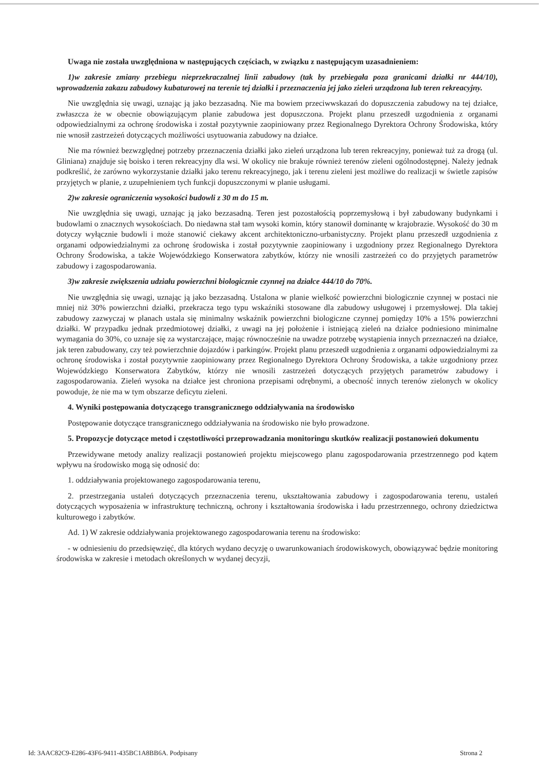Uwaga nie została uwzględniona w następujących częściach, w związku z następującym uzasadnieniem:
1)w zakresie zmiany przebiegu nieprzekraczalnej linii zabudowy (tak by przebiegała poza granicami działki nr 444/10), wprowadzenia zakazu zabudowy kubaturowej na terenie tej działki i przeznaczenia jej jako zieleń urządzona lub teren rekreacyjny.
Nie uwzględnia się uwagi, uznając ją jako bezzasadną. Nie ma bowiem przeciwwskazań do dopuszczenia zabudowy na tej działce, zwłaszcza że w obecnie obowiązującym planie zabudowa jest dopuszczona. Projekt planu przeszedł uzgodnienia z organami odpowiedzialnymi za ochronę środowiska i został pozytywnie zaopiniowany przez Regionalnego Dyrektora Ochrony Środowiska, który nie wnosił zastrzeżeń dotyczących możliwości usytuowania zabudowy na działce.
Nie ma również bezwzględnej potrzeby przeznaczenia działki jako zieleń urządzona lub teren rekreacyjny, ponieważ tuż za drogą (ul. Gliniana) znajduje się boisko i teren rekreacyjny dla wsi. W okolicy nie brakuje również terenów zieleni ogólnodostępnej. Należy jednak podkreślić, że zarówno wykorzystanie działki jako terenu rekreacyjnego, jak i terenu zieleni jest możliwe do realizacji w świetle zapisów przyjętych w planie, z uzupełnieniem tych funkcji dopuszczonymi w planie usługami.
2)w zakresie ograniczenia wysokości budowli z 30 m do 15 m.
Nie uwzględnia się uwagi, uznając ją jako bezzasadną. Teren jest pozostałością poprzemysłową i był zabudowany budynkami i budowlami o znacznych wysokościach. Do niedawna stał tam wysoki komin, który stanowił dominantę w krajobrazie. Wysokość do 30 m dotyczy wyłącznie budowli i może stanowić ciekawy akcent architektoniczno-urbanistyczny. Projekt planu przeszedł uzgodnienia z organami odpowiedzialnymi za ochronę środowiska i został pozytywnie zaopiniowany i uzgodniony przez Regionalnego Dyrektora Ochrony Środowiska, a także Wojewódzkiego Konserwatora zabytków, którzy nie wnosili zastrzeżeń co do przyjętych parametrów zabudowy i zagospodarowania.
3)w zakresie zwiększenia udziału powierzchni biologicznie czynnej na działce 444/10 do 70%.
Nie uwzględnia się uwagi, uznając ją jako bezzasadną. Ustalona w planie wielkość powierzchni biologicznie czynnej w postaci nie mniej niż 30% powierzchni działki, przekracza tego typu wskaźniki stosowane dla zabudowy usługowej i przemysłowej. Dla takiej zabudowy zazwyczaj w planach ustala się minimalny wskaźnik powierzchni biologiczne czynnej pomiędzy 10% a 15% powierzchni działki. W przypadku jednak przedmiotowej działki, z uwagi na jej położenie i istniejącą zieleń na działce podniesiono minimalne wymagania do 30%, co uznaje się za wystarczające, mając równocześnie na uwadze potrzebę wystąpienia innych przeznaczeń na działce, jak teren zabudowany, czy też powierzchnie dojazdów i parkingów. Projekt planu przeszedł uzgodnienia z organami odpowiedzialnymi za ochronę środowiska i został pozytywnie zaopiniowany przez Regionalnego Dyrektora Ochrony Środowiska, a także uzgodniony przez Wojewódzkiego Konserwatora Zabytków, którzy nie wnosili zastrzeżeń dotyczących przyjętych parametrów zabudowy i zagospodarowania. Zieleń wysoka na działce jest chroniona przepisami odrębnymi, a obecność innych terenów zielonych w okolicy powoduje, że nie ma w tym obszarze deficytu zieleni.
4. Wyniki postępowania dotyczącego transgranicznego oddziaływania na środowisko
Postępowanie dotyczące transgranicznego oddziaływania na środowisko nie było prowadzone.
5. Propozycje dotyczące metod i częstotliwości przeprowadzania monitoringu skutków realizacji postanowień dokumentu
Przewidywane metody analizy realizacji postanowień projektu miejscowego planu zagospodarowania przestrzennego pod kątem wpływu na środowisko mogą się odnosić do:
1. oddziaływania projektowanego zagospodarowania terenu,
2. przestrzegania ustaleń dotyczących przeznaczenia terenu, ukształtowania zabudowy i zagospodarowania terenu, ustaleń dotyczących wyposażenia w infrastrukturę techniczną, ochrony i kształtowania środowiska i ładu przestrzennego, ochrony dziedzictwa kulturowego i zabytków.
Ad. 1) W zakresie oddziaływania projektowanego zagospodarowania terenu na środowisko:
- w odniesieniu do przedsięwzięć, dla których wydano decyzję o uwarunkowaniach środowiskowych, obowiązywać będzie monitoring środowiska w zakresie i metodach określonych w wydanej decyzji,
Id: 3AAC82C9-E286-43F6-9411-435BC1A8BB6A. Podpisany Strona 2